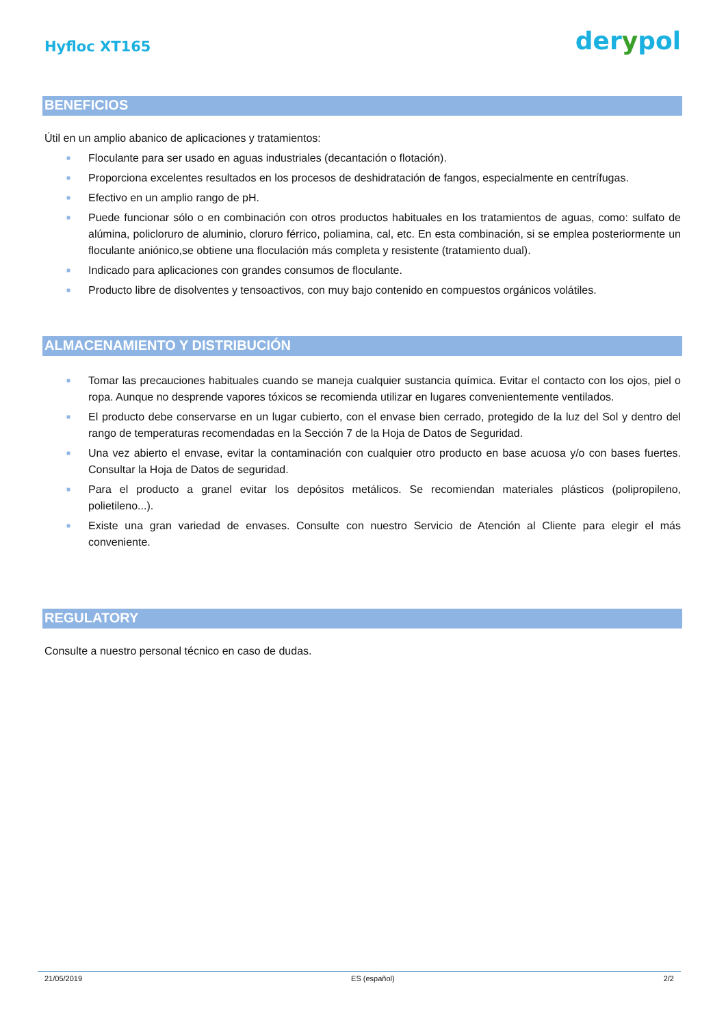Hyfloc XT165
derypol
BENEFICIOS
Útil en un amplio abanico de aplicaciones y tratamientos:
■ Floculante para ser usado en aguas industriales (decantación o flotación).
■ Proporciona excelentes resultados en los procesos de deshidratación de fangos, especialmente en centrífugas.
■ Efectivo en un amplio rango de pH.
■ Puede funcionar sólo o en combinación con otros productos habituales en los tratamientos de aguas, como: sulfato de alúmina, policloruro de aluminio, cloruro férrico, poliamina, cal, etc. En esta combinación, si se emplea posteriormente un floculante aniónico,se obtiene una floculación más completa y resistente (tratamiento dual).
■ Indicado para aplicaciones con grandes consumos de floculante.
■ Producto libre de disolventes y tensoactivos, con muy bajo contenido en compuestos orgánicos volátiles.
ALMACENAMIENTO Y DISTRIBUCIÓN
■ Tomar las precauciones habituales cuando se maneja cualquier sustancia química. Evitar el contacto con los ojos, piel o ropa. Aunque no desprende vapores tóxicos se recomienda utilizar en lugares convenientemente ventilados.
■ El producto debe conservarse en un lugar cubierto, con el envase bien cerrado, protegido de la luz del Sol y dentro del rango de temperaturas recomendadas en la Sección 7 de la Hoja de Datos de Seguridad.
■ Una vez abierto el envase, evitar la contaminación con cualquier otro producto en base acuosa y/o con bases fuertes. Consultar la Hoja de Datos de seguridad.
■ Para el producto a granel evitar los depósitos metálicos. Se recomiendan materiales plásticos (polipropileno, polietileno...).
■ Existe una gran variedad de envases. Consulte con nuestro Servicio de Atención al Cliente para elegir el más conveniente.
REGULATORY
Consulte a nuestro personal técnico en caso de dudas.
21/05/2019 ES (español) 2/2